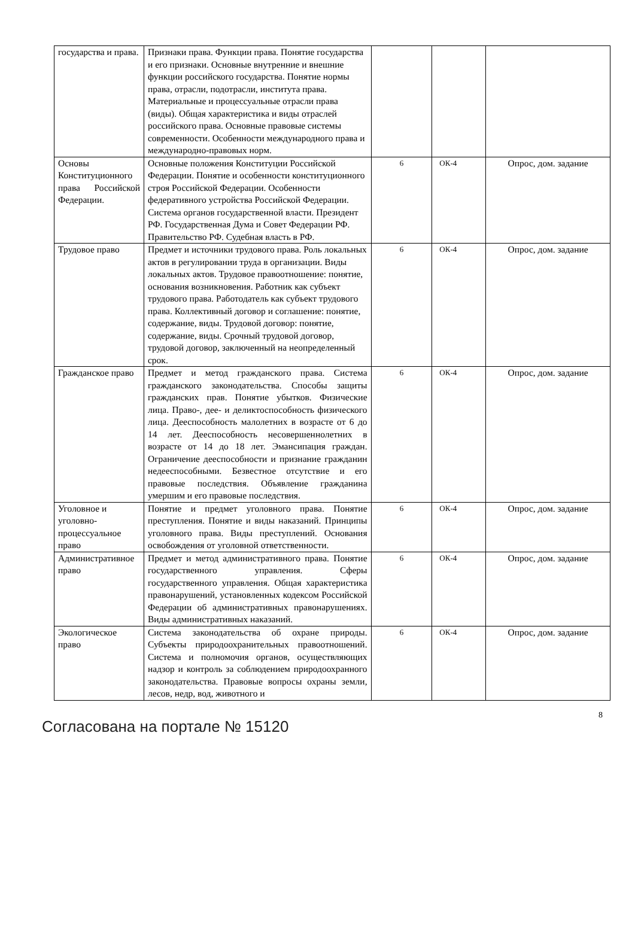| государства и права. | Признаки права. Функции права. Понятие государства и его признаки. Основные внутренние и внешние функции российского государства. Понятие нормы права, отрасли, подотрасли, института права. Материальные и процессуальные отрасли права (виды). Общая характеристика и виды отраслей российского права. Основные правовые системы современности. Особенности международного права и международно-правовых норм. | | | |
| Основы Конституционного права Российской Федерации. | Основные положения Конституции Российской Федерации. Понятие и особенности конституционного строя Российской Федерации. Особенности федеративного устройства Российской Федерации. Система органов государственной власти. Президент РФ. Государственная Дума и Совет Федерации РФ. Правительство РФ. Судебная власть в РФ. | 6 | ОК-4 | Опрос, дом. задание |
| Трудовое право | Предмет и источники трудового права. Роль локальных актов в регулировании труда в организации. Виды локальных актов. Трудовое правоотношение: понятие, основания возникновения. Работник как субъект трудового права. Работодатель как субъект трудового права. Коллективный договор и соглашение: понятие, содержание, виды. Трудовой договор: понятие, содержание, виды. Срочный трудовой договор, трудовой договор, заключенный на неопределенный срок. | 6 | ОК-4 | Опрос, дом. задание |
| Гражданское право | Предмет и метод гражданского права. Система гражданского законодательства. Способы защиты гражданских прав. Понятие убытков. Физические лица. Право-, дее- и деликтоспособность физического лица. Дееспособность малолетних в возрасте от 6 до 14 лет. Дееспособность несовершеннолетних в возрасте от 14 до 18 лет. Эмансипация граждан. Ограничение дееспособности и признание гражданин недееспособными. Безвестное отсутствие и его правовые последствия. Объявление гражданина умершим и его правовые последствия. | 6 | ОК-4 | Опрос, дом. задание |
| Уголовное и уголовно-процессуальное право | Понятие и предмет уголовного права. Понятие преступления. Понятие и виды наказаний. Принципы уголовного права. Виды преступлений. Основания освобождения от уголовной ответственности. | 6 | ОК-4 | Опрос, дом. задание |
| Административное право | Предмет и метод административного права. Понятие государственного управления. Сферы государственного управления. Общая характеристика правонарушений, установленных кодексом Российской Федерации об административных правонарушениях. Виды административных наказаний. | 6 | ОК-4 | Опрос, дом. задание |
| Экологическое право | Система законодательства об охране природы. Субъекты природоохранительных правоотношений. Система и полномочия органов, осуществляющих надзор и контроль за соблюдением природоохранного законодательства. Правовые вопросы охраны земли, лесов, недр, вод, животного и | 6 | ОК-4 | Опрос, дом. задание |
8
Согласована на портале № 15120